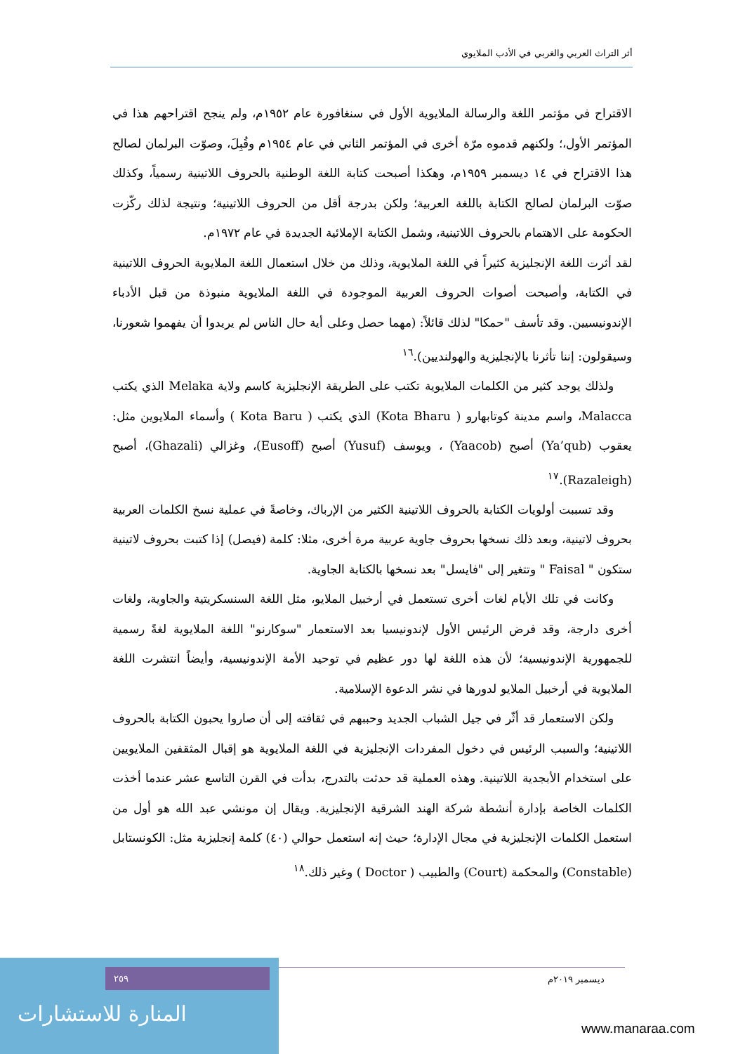أثر التراث العربي والغربي في الأدب الملايوي
الاقتراح في مؤتمر اللغة والرسالة الملايوية الأول في سنغافورة عام ١٩٥٢م، ولم ينجح اقتراحهم هذا في المؤتمر الأول،؛ ولكنهم قدموه مرّة أخرى في المؤتمر الثاني في عام ١٩٥٤م وقُبِلَ، وصوّت البرلمان لصالح هذا الاقتراح في ١٤ ديسمبر ١٩٥٩م، وهكذا أصبحت كتابة اللغة الوطنية بالحروف اللاتينية رسمياً، وكذلك صوّت البرلمان لصالح الكتابة باللغة العربية؛ ولكن بدرجة أقل من الحروف اللاتينية؛ ونتيجة لذلك ركّزت الحكومة على الاهتمام بالحروف اللاتينية، وشمل الكتابة الإملائية الجديدة في عام ١٩٧٢م.
لقد أثرت اللغة الإنجليزية كثيراً في اللغة الملايوية، وذلك من خلال استعمال اللغة الملايوية الحروف اللاتينية في الكتابة، وأصبحت أصوات الحروف العربية الموجودة في اللغة الملايوية منبوذة من قبل الأدباء الإندونيسيين. وقد تأسف "حمكا" لذلك قائلاً: (مهما حصل وعلى أية حال الناس لم يريدوا أن يفهموا شعورنا، وسيقولون: إننا تأثرنا بالإنجليزية والهولنديين).<sup>١٦</sup>
ولذلك يوجد كثير من الكلمات الملايوية تكتب على الطريقة الإنجليزية كاسم ولاية Melaka الذي يكتب Malacca، واسم مدينة كوتابهارو ( Kota Bharu) الذي يكتب ( Kota Baru ) وأسماء الملايوين مثل: يعقوب (Ya’qub) أصبح (Yaacob) ، ويوسف (Yusuf) أصبح (Eusoff)، وغزالي (Ghazali)، أصبح (Razaleigh).<sup>١٧</sup>
وقد تسببت أولويات الكتابة بالحروف اللاتينية الكثير من الإرباك، وخاصةً في عملية نسخ الكلمات العربية بحروف لاتينية، وبعد ذلك نسخها بحروف جاوية عربية مرة أخرى، مثلا: كلمة (فيصل) إذا كتبت بحروف لاتينية ستكون " Faisal " وتتغير إلى "فايسل" بعد نسخها بالكتابة الجاوية.
وكانت في تلك الأيام لغات أخرى تستعمل في أرخبيل الملايو، مثل اللغة السنسكريتية والجاوية، ولغات أخرى دارجة، وقد فرض الرئيس الأول لإندونيسيا بعد الاستعمار "سوكارنو" اللغة الملايوية لغةً رسمية للجمهورية الإندونيسية؛ لأن هذه اللغة لها دور عظيم في توحيد الأمة الإندونيسية، وأيضاً انتشرت اللغة الملايوية في أرخبيل الملايو لدورها في نشر الدعوة الإسلامية.
ولكن الاستعمار قد أثّر في جيل الشباب الجديد وحببهم في ثقافته إلى أن صاروا يحبون الكتابة بالحروف اللاتينية؛ والسبب الرئيس في دخول المفردات الإنجليزية في اللغة الملايوية هو إقبال المثقفين الملايويين على استخدام الأبجدية اللاتينية. وهذه العملية قد حدثت بالتدرج، بدأت في القرن التاسع عشر عندما أخذت الكلمات الخاصة بإدارة أنشطة شركة الهند الشرقية الإنجليزية. ويقال إن مونشي عبد الله هو أول من استعمل الكلمات الإنجليزية في مجال الإدارة؛ حيث إنه استعمل حوالي (٤٠) كلمة إنجليزية مثل: الكونستابل (Constable) والمحكمة (Court) والطبيب ( Doctor ) وغير ذلك.<sup>١٨</sup>
٢٥٩
المنارة للاستشارات
ديسمبر ٢٠١٩م
www.manaraa.com